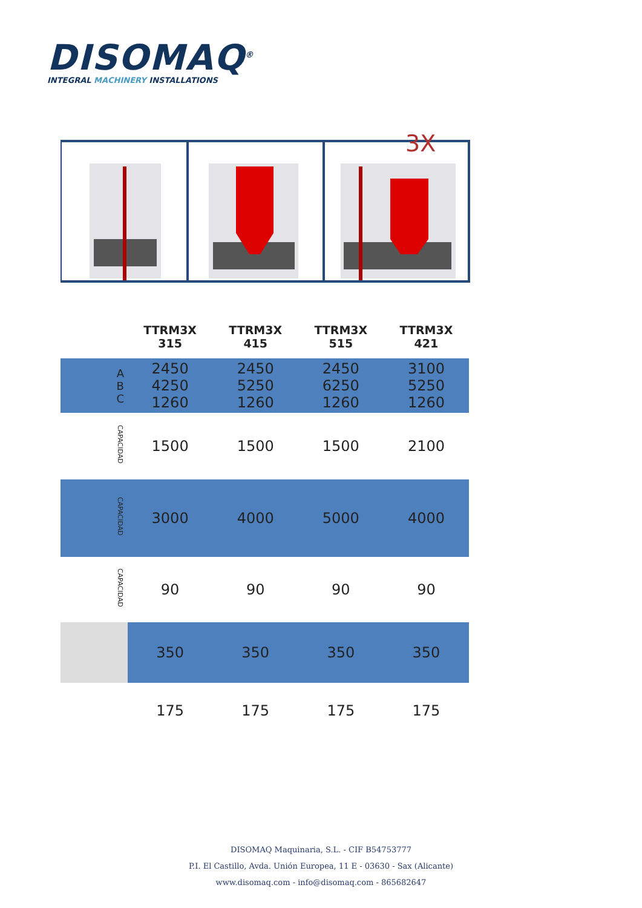DISOMAQ<sup>®</sup>
INTEGRAL MACHINERY INSTALLATIONS
3X
| | | TTRM3X 315 | TTRM3X 415 | TTRM3X 515 | TTRM3X 421 |
| --- | --- | --- | --- | --- | --- |
| | A B C | 2450 4250 1260 | 2450 5250 1260 | 2450 6250 1260 | 3100 5250 1260 |
| | CAPACIDAD | 1500 | 1500 | 1500 | 2100 |
| | CAPACIDAD | 3000 | 4000 | 5000 | 4000 |
| | CAPACIDAD | 90 | 90 | 90 | 90 |
| | | 350 | 350 | 350 | 350 |
| | | 175 | 175 | 175 | 175 |
DISOMAQ Maquinaria, S.L. - CIF B54753777
P.I. El Castillo, Avda. Unión Europea, 11 E - 03630 - Sax (Alicante)
www.disomaq.com - info@disomaq.com - 865682647